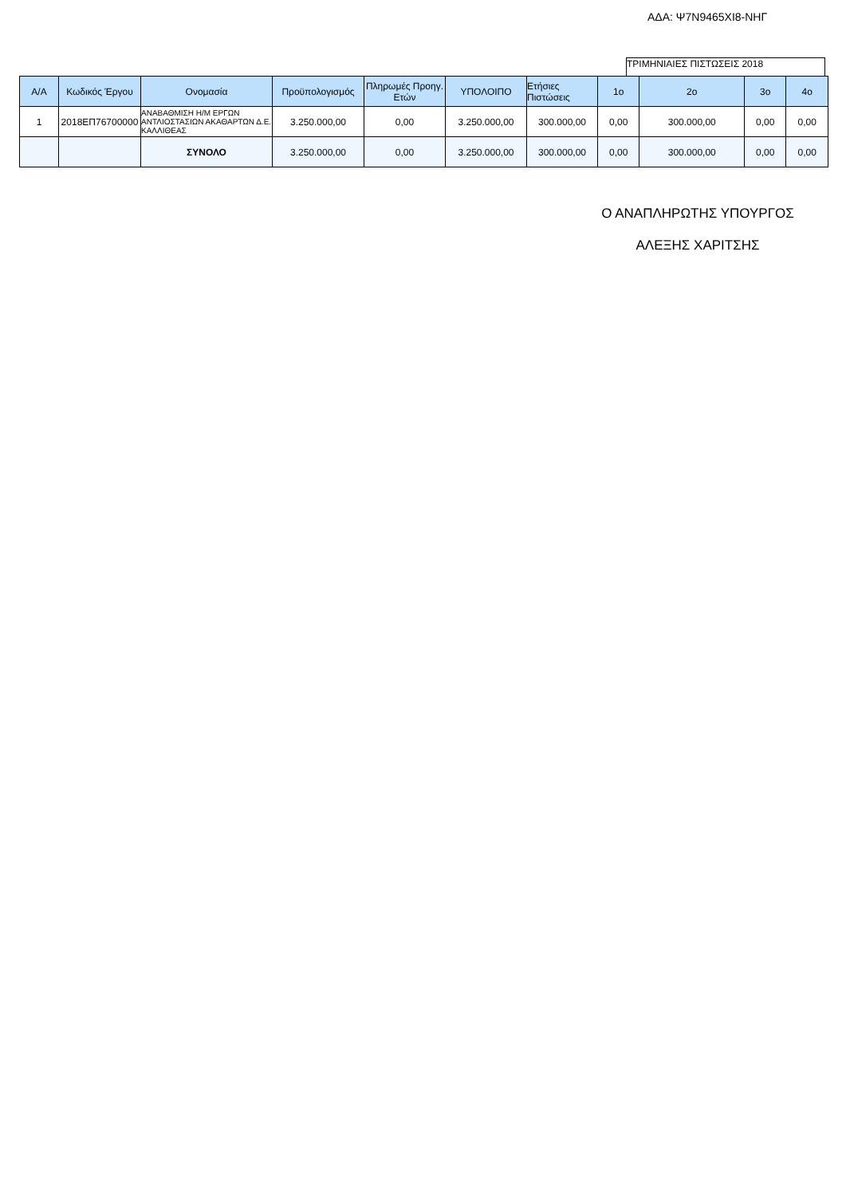ΑΔΑ: Ψ7Ν9465ΧΙ8-ΝΗΓ
ΤΡΙΜΗΝΙΑΙΕΣ ΠΙΣΤΩΣΕΙΣ 2018
| Α/Α | Κωδικός Έργου | Ονομασία | Προϋπολογισμός | Πληρωμές Προηγ. Ετών | ΥΠΟΛΟΙΠΟ | Ετήσιες Πιστώσεις | 1ο | 2ο | 3ο | 4ο |
| --- | --- | --- | --- | --- | --- | --- | --- | --- | --- | --- |
| 1 | 2018ΕΠ76700000 | ΑΝΑΒΑΘΜΙΣΗ Η/Μ ΕΡΓΩΝ ΑΝΤΛΙΟΣΤΑΣΙΩΝ ΑΚΑΘΑΡΤΩΝ Δ.Ε. ΚΑΛΛΙΘΕΑΣ | 3.250.000,00 | 0,00 | 3.250.000,00 | 300.000,00 | 0,00 | 300.000,00 | 0,00 | 0,00 |
| | | ΣΥΝΟΛΟ | 3.250.000,00 | 0,00 | 3.250.000,00 | 300.000,00 | 0,00 | 300.000,00 | 0,00 | 0,00 |
Ο ΑΝΑΠΛΗΡΩΤΗΣ ΥΠΟΥΡΓΟΣ
ΑΛΕΞΗΣ ΧΑΡΙΤΣΗΣ